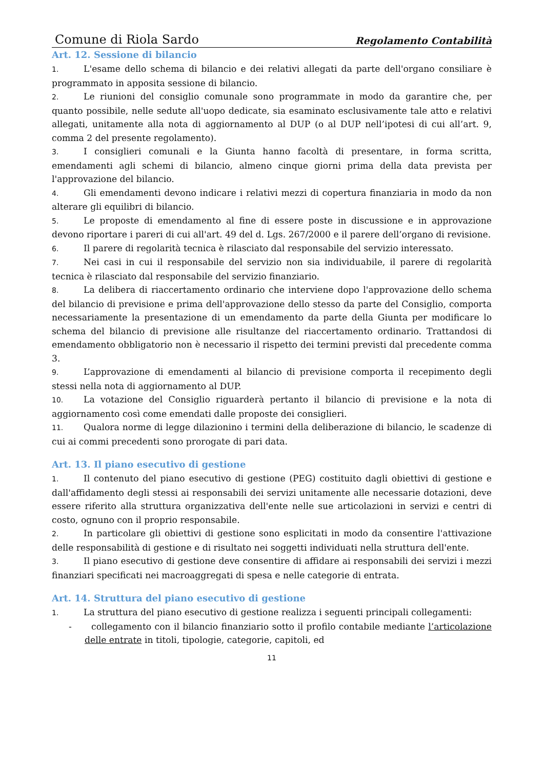Comune di Riola Sardo Regolamento Contabilità
Art. 12. Sessione di bilancio
1. L'esame dello schema di bilancio e dei relativi allegati da parte dell'organo consiliare è programmato in apposita sessione di bilancio.
2. Le riunioni del consiglio comunale sono programmate in modo da garantire che, per quanto possibile, nelle sedute all'uopo dedicate, sia esaminato esclusivamente tale atto e relativi allegati, unitamente alla nota di aggiornamento al DUP (o al DUP nell’ipotesi di cui all’art. 9, comma 2 del presente regolamento).
3. I consiglieri comunali e la Giunta hanno facoltà di presentare, in forma scritta, emendamenti agli schemi di bilancio, almeno cinque giorni prima della data prevista per l'approvazione del bilancio.
4. Gli emendamenti devono indicare i relativi mezzi di copertura finanziaria in modo da non alterare gli equilibri di bilancio.
5. Le proposte di emendamento al fine di essere poste in discussione e in approvazione devono riportare i pareri di cui all'art. 49 del d. Lgs. 267/2000 e il parere dell’organo di revisione.
6. Il parere di regolarità tecnica è rilasciato dal responsabile del servizio interessato.
7. Nei casi in cui il responsabile del servizio non sia individuabile, il parere di regolarità tecnica è rilasciato dal responsabile del servizio finanziario.
8. La delibera di riaccertamento ordinario che interviene dopo l'approvazione dello schema del bilancio di previsione e prima dell'approvazione dello stesso da parte del Consiglio, comporta necessariamente la presentazione di un emendamento da parte della Giunta per modificare lo schema del bilancio di previsione alle risultanze del riaccertamento ordinario. Trattandosi di emendamento obbligatorio non è necessario il rispetto dei termini previsti dal precedente comma 3.
9. L’approvazione di emendamenti al bilancio di previsione comporta il recepimento degli stessi nella nota di aggiornamento al DUP.
10. La votazione del Consiglio riguarderà pertanto il bilancio di previsione e la nota di aggiornamento così come emendati dalle proposte dei consiglieri.
11. Qualora norme di legge dilazionino i termini della deliberazione di bilancio, le scadenze di cui ai commi precedenti sono prorogate di pari data.
Art. 13. Il piano esecutivo di gestione
1. Il contenuto del piano esecutivo di gestione (PEG) costituito dagli obiettivi di gestione e dall'affidamento degli stessi ai responsabili dei servizi unitamente alle necessarie dotazioni, deve essere riferito alla struttura organizzativa dell'ente nelle sue articolazioni in servizi e centri di costo, ognuno con il proprio responsabile.
2. In particolare gli obiettivi di gestione sono esplicitati in modo da consentire l'attivazione delle responsabilità di gestione e di risultato nei soggetti individuati nella struttura dell'ente.
3. Il piano esecutivo di gestione deve consentire di affidare ai responsabili dei servizi i mezzi finanziari specificati nei macroaggregati di spesa e nelle categorie di entrata.
Art. 14. Struttura del piano esecutivo di gestione
1. La struttura del piano esecutivo di gestione realizza i seguenti principali collegamenti:
- collegamento con il bilancio finanziario sotto il profilo contabile mediante l’articolazione delle entrate in titoli, tipologie, categorie, capitoli, ed
11